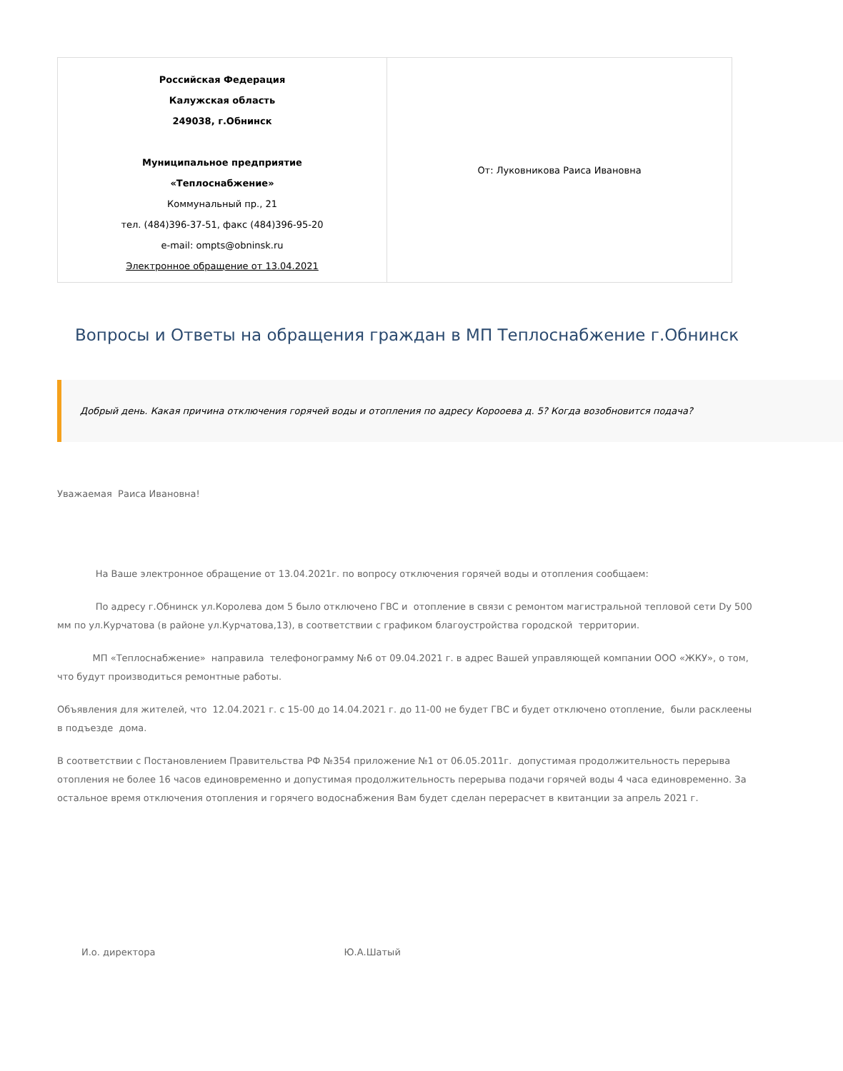| Российская Федерация Калужская область 249038, г.Обнинск Муниципальное предприятие «Теплоснабжение» Коммунальный пр., 21 тел. (484)396-37-51, факс (484)396-95-20 e-mail: ompts@obninsk.ru Электронное обращение от 13.04.2021 | От: Луковникова Раиса Ивановна |
Вопросы и Ответы на обращения граждан в МП Теплоснабжение г.Обнинск
Добрый день. Какая причина отключения горячей воды и отопления по адресу Короoева д. 5? Когда возобновится подача?
Уважаемая Раиса Ивановна!
На Ваше электронное обращение от 13.04.2021г. по вопросу отключения горячей воды и отопления сообщаем:
По адресу г.Обнинск ул.Королева дом 5 было отключено ГВС и отопление в связи с ремонтом магистральной тепловой сети Dу 500
мм по ул.Курчатова (в районе ул.Курчатова,13), в соответствии с графиком благоустройства городской территории.
МП «Теплоснабжение» направила телефонограмму №6 от 09.04.2021 г. в адрес Вашей управляющей компании ООО «ЖКУ», о том,
что будут производиться ремонтные работы.
Объявления для жителей, что 12.04.2021 г. с 15-00 до 14.04.2021 г. до 11-00 не будет ГВС и будет отключено отопление, были расклеены
в подъезде дома.
В соответствии с Постановлением Правительства РФ №354 приложение №1 от 06.05.2011г. допустимая продолжительность перерыва
отопления не более 16 часов единовременно и допустимая продолжительность перерыва подачи горячей воды 4 часа единовременно. За
остальное время отключения отопления и горячего водоснабжения Вам будет сделан перерасчет в квитанции за апрель 2021 г.
И.о. директора Ю.А.Шатый